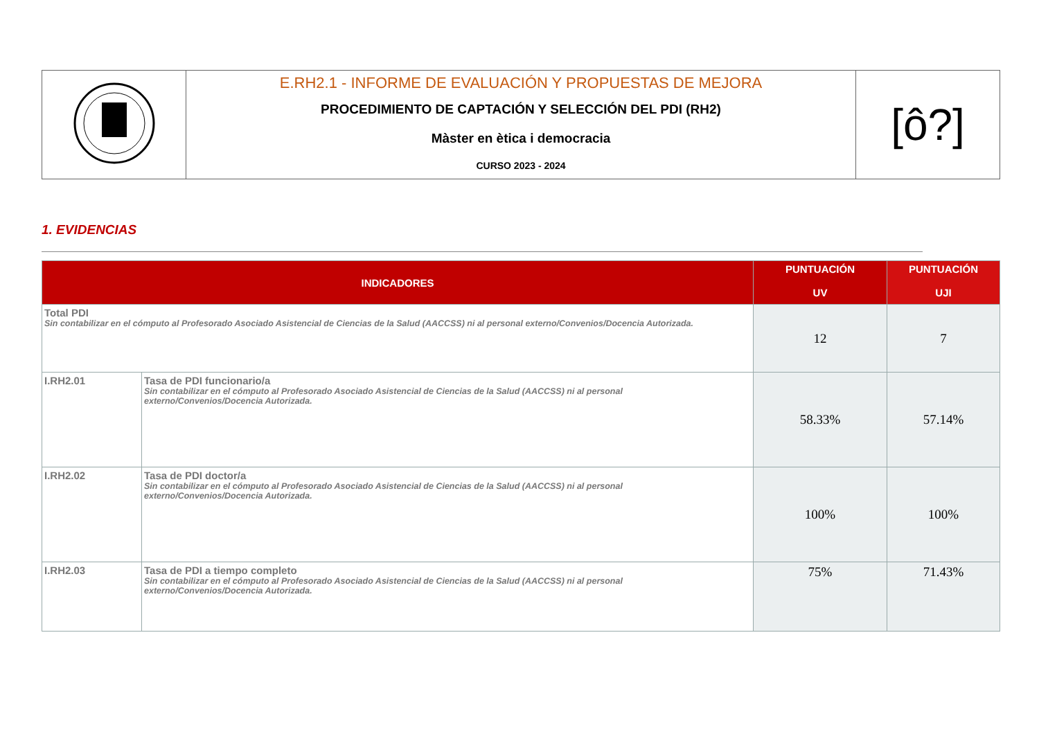| | E.RH2.1 - INFORME DE EVALUACIÓN Y PROPUESTAS DE MEJORA PROCEDIMIENTO DE CAPTACIÓN Y SELECCIÓN DEL PDI (RH2) Màster en ètica i democracia CURSO 2023 - 2024 | [ô?] |
1. EVIDENCIAS
| INDICADORES | | PUNTUACIÓN UV | PUNTUACIÓN UJI |
| --- | --- | --- | --- |
| Total PDI Sin contabilizar en el cómputo al Profesorado Asociado Asistencial de Ciencias de la Salud (AACCSS) ni al personal externo/Convenios/Docencia Autorizada. | | 12 | 7 |
| I.RH2.01 | Tasa de PDI funcionario/a Sin contabilizar en el cómputo al Profesorado Asociado Asistencial de Ciencias de la Salud (AACCSS) ni al personal externo/Convenios/Docencia Autorizada. | 58.33% | 57.14% |
| I.RH2.02 | Tasa de PDI doctor/a Sin contabilizar en el cómputo al Profesorado Asociado Asistencial de Ciencias de la Salud (AACCSS) ni al personal externo/Convenios/Docencia Autorizada. | 100% | 100% |
| I.RH2.03 | Tasa de PDI a tiempo completo Sin contabilizar en el cómputo al Profesorado Asociado Asistencial de Ciencias de la Salud (AACCSS) ni al personal externo/Convenios/Docencia Autorizada. | 75% | 71.43% |